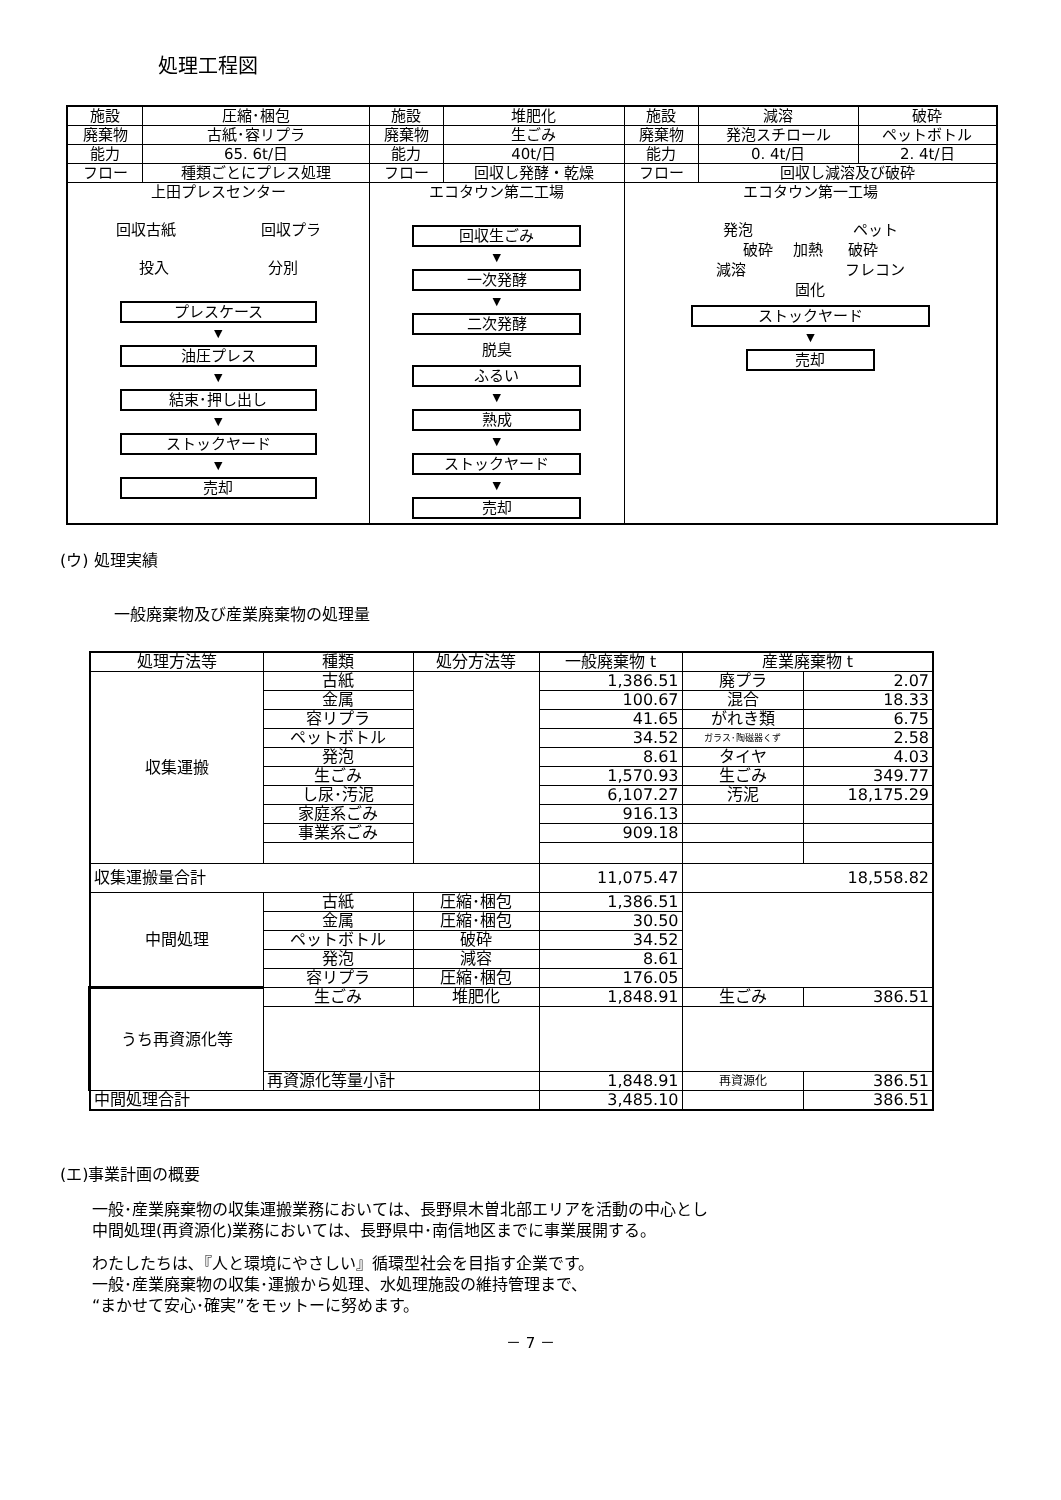処理工程図
| 施設 | 圧縮･梱包 | 施設 | 堆肥化 | 施設 | 減溶 | 破砕 |
| 廃棄物 | 古紙･容リプラ | 廃棄物 | 生ごみ | 廃棄物 | 発泡スチロール | ペットボトル |
| 能力 | 65. 6t/日 | 能力 | 40t/日 | 能力 | 0. 4t/日 | 2. 4t/日 |
| フロー | 種類ごとにプレス処理 | フロー | 回収し発酵・乾燥 | フロー | 回収し減溶及び破砕 | |
| 上田プレスセンター 回収古紙 回収プラ 投入 分別 プレスケース ▼ 油圧プレス ▼ 結束･押し出し ▼ ストックヤード ▼ 売却 | | エコタウン第二工場 回収生ごみ ▼ 一次発酵 ▼ 二次発酵 脱臭 ふるい ▼ 熟成 ▼ ストックヤード ▼ 売却 | | エコタウン第一工場 発泡 ペット 破砕 加熱 破砕 減溶 フレコン 固化 ストックヤード ▼ 売却 | | |
(ウ) 処理実績
一般廃棄物及び産業廃棄物の処理量
| 処理方法等 | 種類 | 処分方法等 | 一般廃棄物 t | 産業廃棄物 t | |
| 収集運搬 | 古紙 | | 1,386.51 | 廃プラ | 2.07 |
| | 金属 | | 100.67 | 混合 | 18.33 |
| | 容リプラ | | 41.65 | がれき類 | 6.75 |
| | ペットボトル | | 34.52 | ガラス･陶磁器くず | 2.58 |
| | 発泡 | | 8.61 | タイヤ | 4.03 |
| | 生ごみ | | 1,570.93 | 生ごみ | 349.77 |
| | し尿･汚泥 | | 6,107.27 | 汚泥 | 18,175.29 |
| | 家庭系ごみ | | 916.13 | | |
| | 事業系ごみ | | 909.18 | | |
| 収集運搬量合計 | | | 11,075.47 | 18,558.82 | |
| 中間処理 | 古紙 | 圧縮･梱包 | 1,386.51 | | |
| | 金属 | 圧縮･梱包 | 30.50 | | |
| | ペットボトル | 破砕 | 34.52 | | |
| | 発泡 | 減容 | 8.61 | | |
| | 容リプラ | 圧縮･梱包 | 176.05 | | |
| うち再資源化等 | 生ごみ | 堆肥化 | 1,848.91 | 生ごみ | 386.51 |
| | 再資源化等量小計 | | 1,848.91 | 再資源化 | 386.51 |
| 中間処理合計 | | | 3,485.10 | | 386.51 |
(エ)事業計画の概要
一般･産業廃棄物の収集運搬業務においては、長野県木曽北部エリアを活動の中心とし
中間処理(再資源化)業務においては、長野県中･南信地区までに事業展開する。
わたしたちは､『人と環境にやさしい』循環型社会を目指す企業です。
一般･産業廃棄物の収集･運搬から処理、水処理施設の維持管理まで、
“まかせて安心･確実”をモットーに努めます。
－ 7 －